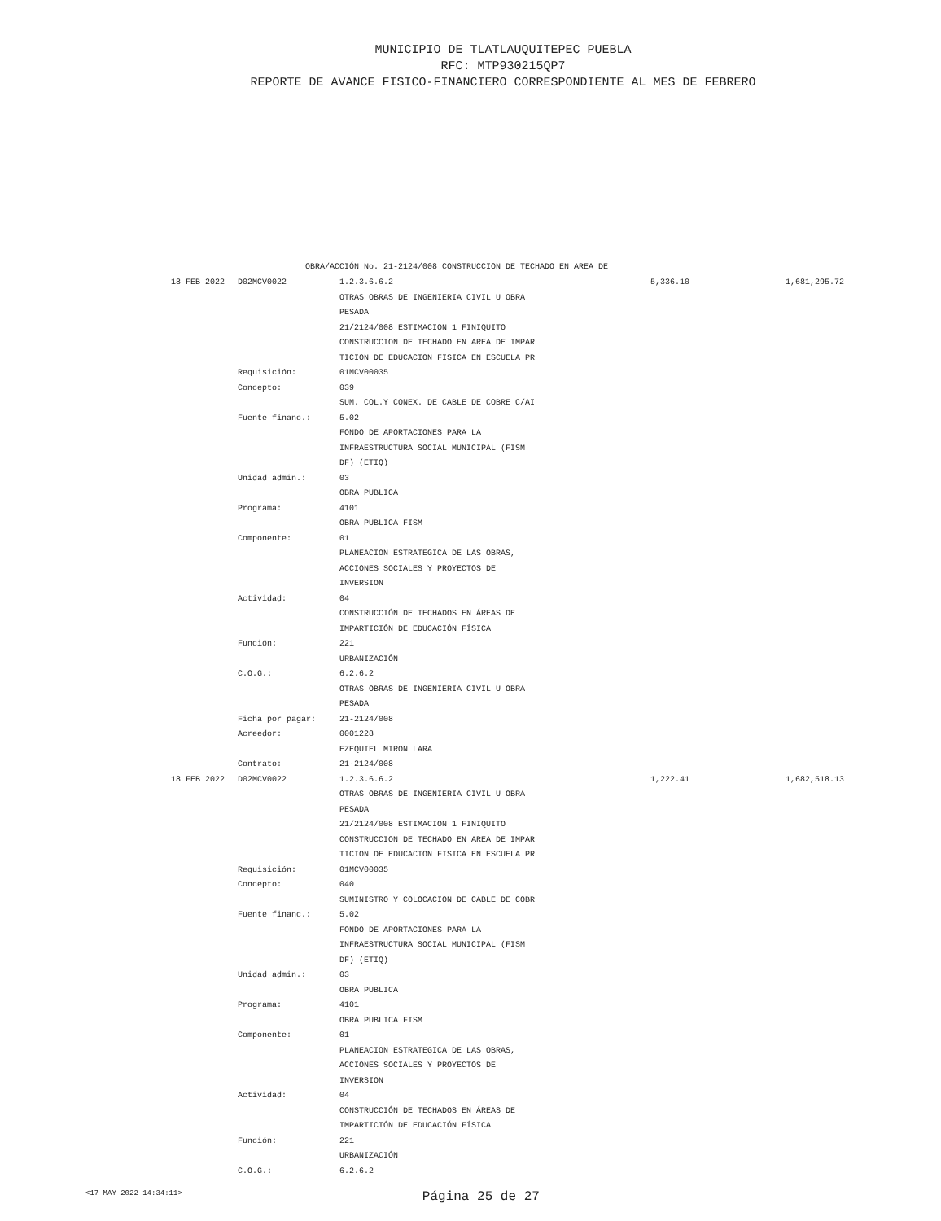MUNICIPIO DE TLATLAUQUITEPEC PUEBLA
RFC: MTP930215QP7
REPORTE DE AVANCE FISICO-FINANCIERO CORRESPONDIENTE AL MES DE FEBRERO
OBRA/ACCIÓN No. 21-2124/008 CONSTRUCCION DE TECHADO EN AREA DE
| 18 FEB 2022 | D02MCV0022 | 1.2.3.6.6.2 | 5,336.10 | 1,681,295.72 |
| | | OTRAS OBRAS DE INGENIERIA CIVIL U OBRA | | |
| | | PESADA | | |
| | | 21/2124/008 ESTIMACION 1 FINIQUITO | | |
| | | CONSTRUCCION DE TECHADO EN AREA DE IMPAR | | |
| | | TICION DE EDUCACION FISICA EN ESCUELA PR | | |
| | Requisición: | 01MCV00035 | | |
| | Concepto: | 039 | | |
| | | SUM. COL.Y CONEX. DE CABLE DE COBRE C/AI | | |
| | Fuente financ.: | 5.02 | | |
| | | FONDO DE APORTACIONES PARA LA | | |
| | | INFRAESTRUCTURA SOCIAL MUNICIPAL (FISM | | |
| | | DF) (ETIQ) | | |
| | Unidad admin.: | 03 | | |
| | | OBRA PUBLICA | | |
| | Programa: | 4101 | | |
| | | OBRA PUBLICA FISM | | |
| | Componente: | 01 | | |
| | | PLANEACION ESTRATEGICA DE LAS OBRAS, | | |
| | | ACCIONES SOCIALES Y PROYECTOS DE | | |
| | | INVERSION | | |
| | Actividad: | 04 | | |
| | | CONSTRUCCIÓN DE TECHADOS EN ÁREAS DE | | |
| | | IMPARTICIÓN DE EDUCACIÓN FÍSICA | | |
| | Función: | 221 | | |
| | | URBANIZACIÓN | | |
| | C.O.G.: | 6.2.6.2 | | |
| | | OTRAS OBRAS DE INGENIERIA CIVIL U OBRA | | |
| | | PESADA | | |
| | Ficha por pagar: | 21-2124/008 | | |
| | Acreedor: | 0001228 | | |
| | | EZEQUIEL MIRON LARA | | |
| | Contrato: | 21-2124/008 | | |
| 18 FEB 2022 | D02MCV0022 | 1.2.3.6.6.2 | 1,222.41 | 1,682,518.13 |
| | | OTRAS OBRAS DE INGENIERIA CIVIL U OBRA | | |
| | | PESADA | | |
| | | 21/2124/008 ESTIMACION 1 FINIQUITO | | |
| | | CONSTRUCCION DE TECHADO EN AREA DE IMPAR | | |
| | | TICION DE EDUCACION FISICA EN ESCUELA PR | | |
| | Requisición: | 01MCV00035 | | |
| | Concepto: | 040 | | |
| | | SUMINISTRO Y COLOCACION DE CABLE DE COBR | | |
| | Fuente financ.: | 5.02 | | |
| | | FONDO DE APORTACIONES PARA LA | | |
| | | INFRAESTRUCTURA SOCIAL MUNICIPAL (FISM | | |
| | | DF) (ETIQ) | | |
| | Unidad admin.: | 03 | | |
| | | OBRA PUBLICA | | |
| | Programa: | 4101 | | |
| | | OBRA PUBLICA FISM | | |
| | Componente: | 01 | | |
| | | PLANEACION ESTRATEGICA DE LAS OBRAS, | | |
| | | ACCIONES SOCIALES Y PROYECTOS DE | | |
| | | INVERSION | | |
| | Actividad: | 04 | | |
| | | CONSTRUCCIÓN DE TECHADOS EN ÁREAS DE | | |
| | | IMPARTICIÓN DE EDUCACIÓN FÍSICA | | |
| | Función: | 221 | | |
| | | URBANIZACIÓN | | |
| | C.O.G.: | 6.2.6.2 | | |
<17 MAY 2022 14:34:11> Página 25 de 27